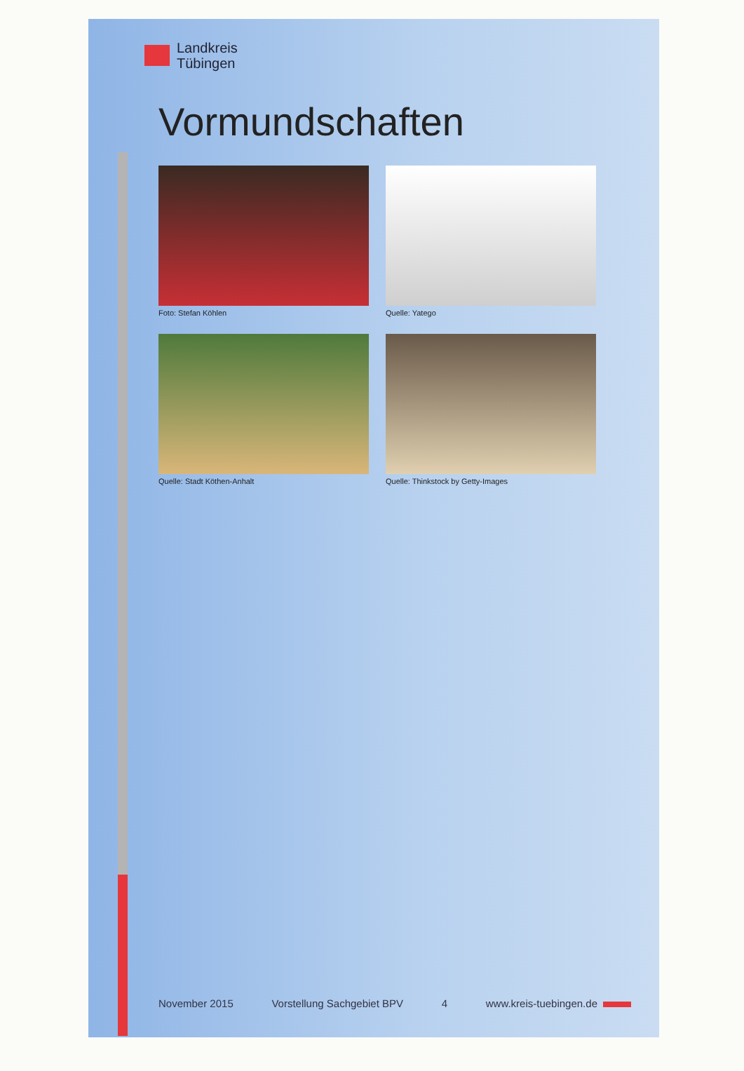Landkreis
Tübingen
Vormundschaften
Foto: Stefan Köhlen
Quelle: Yatego
Quelle: Stadt Köthen-Anhalt
Quelle: Thinkstock by Getty-Images
November 2015 Vorstellung Sachgebiet BPV 4 www.kreis-tuebingen.de